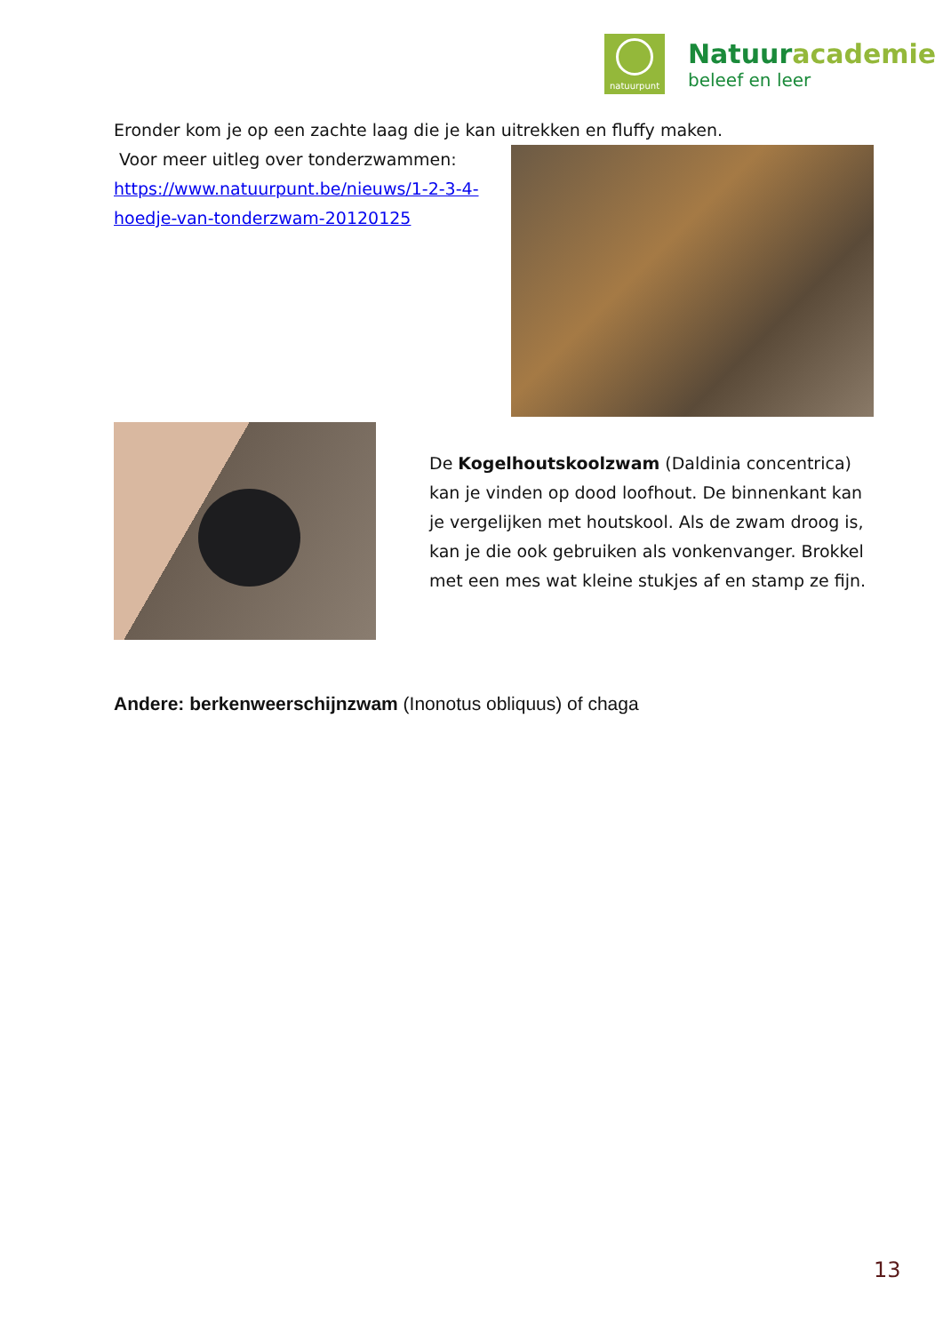natuurpunt
Natuuracademie
beleef en leer
Eronder kom je op een zachte laag die je kan uitrekken en fluffy maken.
Voor meer uitleg over tonderzwammen:
https://www.natuurpunt.be/nieuws/1-2-3-4-hoedje-van-tonderzwam-20120125
De Kogelhoutskoolzwam (Daldinia concentrica) kan je vinden op dood loofhout. De binnenkant kan je vergelijken met houtskool. Als de zwam droog is, kan je die ook gebruiken als vonkenvanger. Brokkel met een mes wat kleine stukjes af en stamp ze fijn.
Andere: berkenweerschijnzwam (Inonotus obliquus) of chaga
13